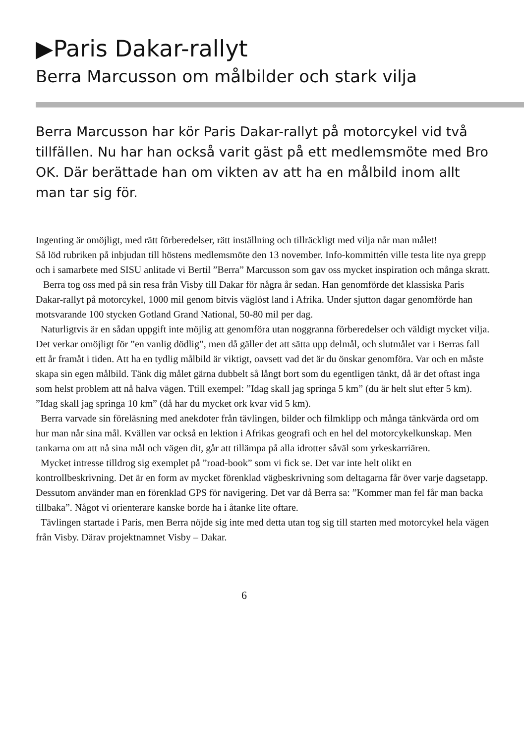▶Paris Dakar-rallyt
Berra Marcusson om målbilder och stark vilja
Berra Marcusson har kör Paris Dakar-rallyt på motorcykel vid två tillfällen. Nu har han också varit gäst på ett medlemsmöte med Bro OK. Där berättade han om vikten av att ha en målbild inom allt man tar sig för.
Ingenting är omöjligt, med rätt förberedelser, rätt inställning och tillräckligt med vilja når man målet!
Så löd rubriken på inbjudan till höstens medlemsmöte den 13 november. Info-kommittén ville testa lite nya grepp och i samarbete med SISU anlitade vi Bertil ”Berra” Marcusson som gav oss mycket inspiration och många skratt.
Berra tog oss med på sin resa från Visby till Dakar för några år sedan. Han genomförde det klassiska Paris Dakar-rallyt på motorcykel, 1000 mil genom bitvis väglöst land i Afrika. Under sjutton dagar genomförde han motsvarande 100 stycken Gotland Grand National, 50-80 mil per dag.
Naturligtvis är en sådan uppgift inte möjlig att genomföra utan noggranna förberedelser och väldigt mycket vilja. Det verkar omöjligt för ”en vanlig dödlig”, men då gäller det att sätta upp delmål, och slutmålet var i Berras fall ett år framåt i tiden. Att ha en tydlig målbild är viktigt, oavsett vad det är du önskar genomföra. Var och en måste skapa sin egen målbild. Tänk dig målet gärna dubbelt så långt bort som du egentligen tänkt, då är det oftast inga som helst problem att nå halva vägen. Ttill exempel: ”Idag skall jag springa 5 km” (du är helt slut efter 5 km). ”Idag skall jag springa 10 km” (då har du mycket ork kvar vid 5 km).
Berra varvade sin föreläsning med anekdoter från tävlingen, bilder och filmklipp och många tänkvärda ord om hur man når sina mål. Kvällen var också en lektion i Afrikas geografi och en hel del motorcykelkunskap. Men tankarna om att nå sina mål och vägen dit, går att tillämpa på alla idrotter såväl som yrkeskarriären.
Mycket intresse tilldrog sig exemplet på ”road-book” som vi fick se. Det var inte helt olikt en kontrollbeskrivning. Det är en form av mycket förenklad vägbeskrivning som deltagarna får över varje dagsetapp. Dessutom använder man en förenklad GPS för navigering. Det var då Berra sa: ”Kommer man fel får man backa tillbaka”. Något vi orienterare kanske borde ha i åtanke lite oftare.
Tävlingen startade i Paris, men Berra nöjde sig inte med detta utan tog sig till starten med motorcykel hela vägen från Visby. Därav projektnamnet Visby – Dakar.
6